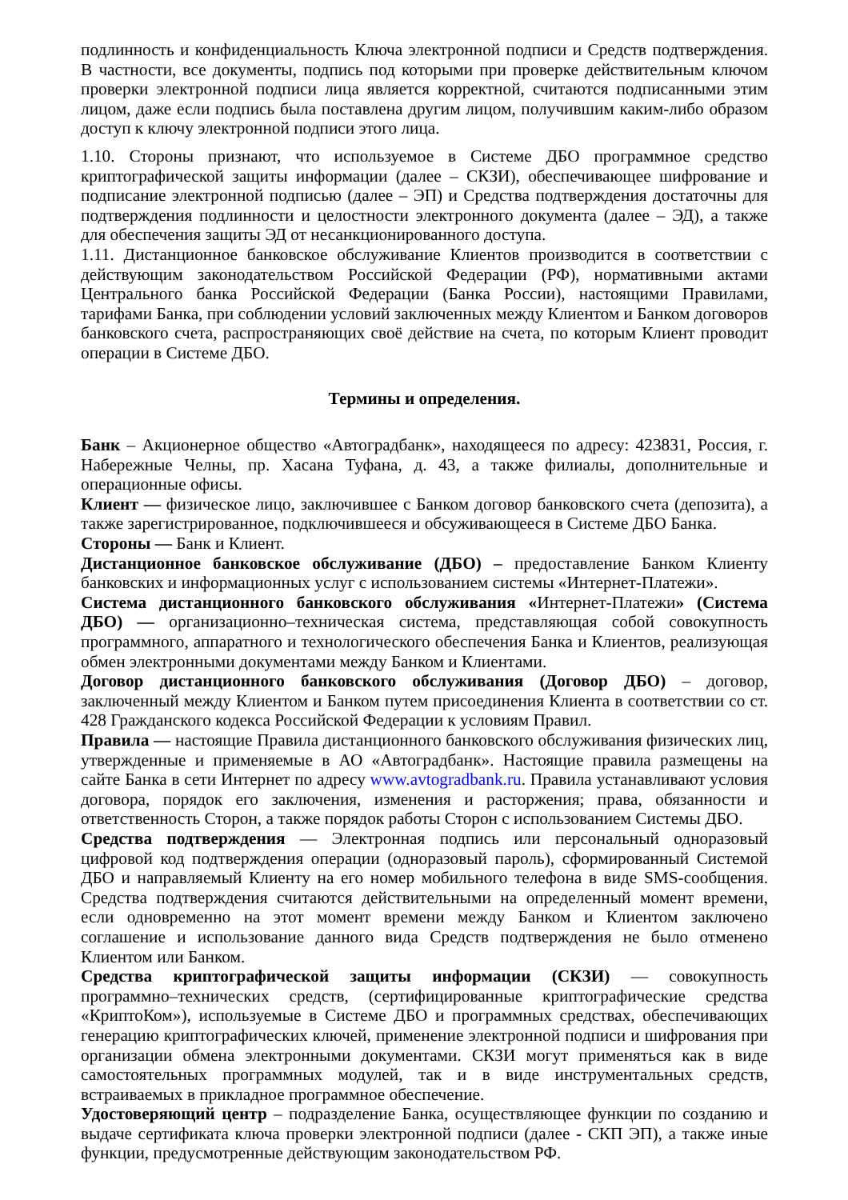подлинность и конфиденциальность Ключа электронной подписи и Средств подтверждения. В частности, все документы, подпись под которыми при проверке действительным ключом проверки электронной подписи лица является корректной, считаются подписанными этим лицом, даже если подпись была поставлена другим лицом, получившим каким-либо образом доступ к ключу электронной подписи этого лица.
1.10. Стороны признают, что используемое в Системе ДБО программное средство криптографической защиты информации (далее – СКЗИ), обеспечивающее шифрование и подписание электронной подписью (далее – ЭП) и Средства подтверждения достаточны для подтверждения подлинности и целостности электронного документа (далее – ЭД), а также для обеспечения защиты ЭД от несанкционированного доступа.
1.11. Дистанционное банковское обслуживание Клиентов производится в соответствии с действующим законодательством Российской Федерации (РФ), нормативными актами Центрального банка Российской Федерации (Банка России), настоящими Правилами, тарифами Банка, при соблюдении условий заключенных между Клиентом и Банком договоров банковского счета, распространяющих своё действие на счета, по которым Клиент проводит операции в Системе ДБО.
Термины и определения.
Банк – Акционерное общество «Автоградбанк», находящееся по адресу: 423831, Россия, г. Набережные Челны, пр. Хасана Туфана, д. 43, а также филиалы, дополнительные и операционные офисы.
Клиент — физическое лицо, заключившее с Банком договор банковского счета (депозита), а также зарегистрированное, подключившееся и обсуживающееся в Системе ДБО Банка.
Стороны — Банк и Клиент.
Дистанционное банковское обслуживание (ДБО) – предоставление Банком Клиенту банковских и информационных услуг с использованием системы «Интернет-Платежи».
Система дистанционного банковского обслуживания «Интернет-Платежи» (Система ДБО) — организационно–техническая система, представляющая собой совокупность программного, аппаратного и технологического обеспечения Банка и Клиентов, реализующая обмен электронными документами между Банком и Клиентами.
Договор дистанционного банковского обслуживания (Договор ДБО) – договор, заключенный между Клиентом и Банком путем присоединения Клиента в соответствии со ст. 428 Гражданского кодекса Российской Федерации к условиям Правил.
Правила — настоящие Правила дистанционного банковского обслуживания физических лиц, утвержденные и применяемые в АО «Автоградбанк». Настоящие правила размещены на сайте Банка в сети Интернет по адресу www.avtogradbank.ru. Правила устанавливают условия договора, порядок его заключения, изменения и расторжения; права, обязанности и ответственность Сторон, а также порядок работы Сторон с использованием Системы ДБО.
Средства подтверждения — Электронная подпись или персональный одноразовый цифровой код подтверждения операции (одноразовый пароль), сформированный Системой ДБО и направляемый Клиенту на его номер мобильного телефона в виде SMS-сообщения. Средства подтверждения считаются действительными на определенный момент времени, если одновременно на этот момент времени между Банком и Клиентом заключено соглашение и использование данного вида Средств подтверждения не было отменено Клиентом или Банком.
Средства криптографической защиты информации (СКЗИ) — совокупность программно–технических средств, (сертифицированные криптографические средства «КриптоКом»), используемые в Системе ДБО и программных средствах, обеспечивающих генерацию криптографических ключей, применение электронной подписи и шифрования при организации обмена электронными документами. СКЗИ могут применяться как в виде самостоятельных программных модулей, так и в виде инструментальных средств, встраиваемых в прикладное программное обеспечение.
Удостоверяющий центр – подразделение Банка, осуществляющее функции по созданию и выдаче сертификата ключа проверки электронной подписи (далее - СКП ЭП), а также иные функции, предусмотренные действующим законодательством РФ.